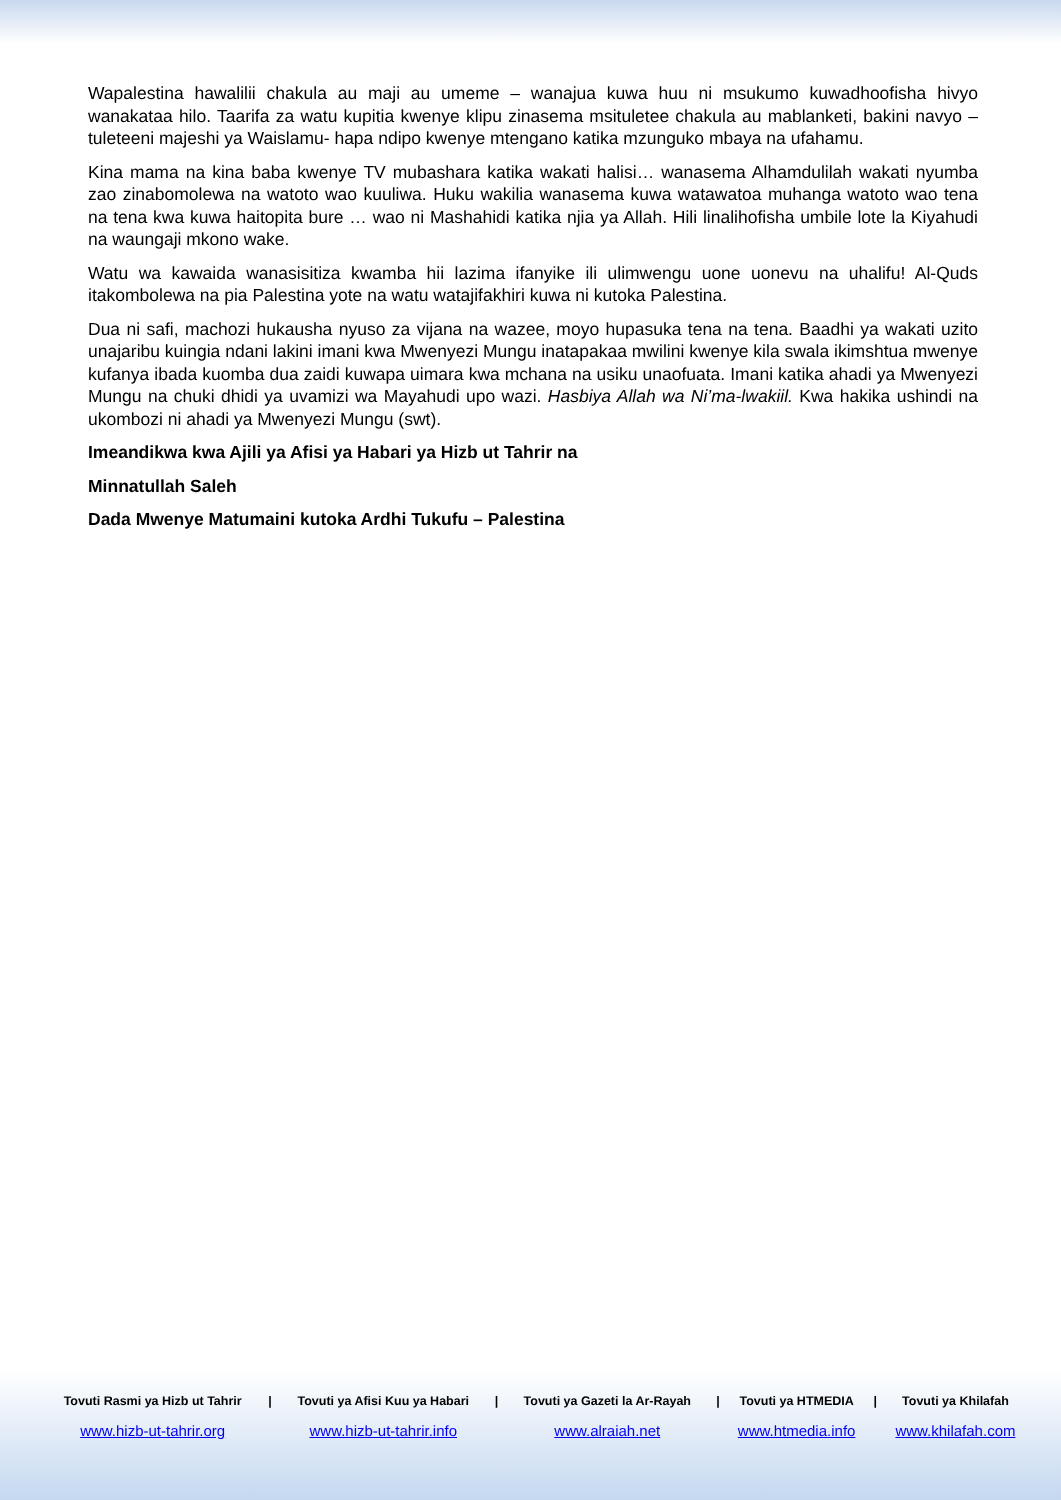Wapalestina hawalilii chakula au maji au umeme – wanajua kuwa huu ni msukumo kuwadhoofisha hivyo wanakataa hilo. Taarifa za watu kupitia kwenye klipu zinasema msituletee chakula au mablanketi, bakini navyo – tuleteeni majeshi ya Waislamu- hapa ndipo kwenye mtengano katika mzunguko mbaya na ufahamu.
Kina mama na kina baba kwenye TV mubashara katika wakati halisi… wanasema Alhamdulilah wakati nyumba zao zinabomolewa na watoto wao kuuliwa. Huku wakilia wanasema kuwa watawatoa muhanga watoto wao tena na tena kwa kuwa haitopita bure … wao ni Mashahidi katika njia ya Allah. Hili linalihofisha umbile lote la Kiyahudi na waungaji mkono wake.
Watu wa kawaida wanasisitiza kwamba hii lazima ifanyike ili ulimwengu uone uonevu na uhalifu! Al-Quds itakombolewa na pia Palestina yote na watu watajifakhiri kuwa ni kutoka Palestina.
Dua ni safi, machozi hukausha nyuso za vijana na wazee, moyo hupasuka tena na tena. Baadhi ya wakati uzito unajaribu kuingia ndani lakini imani kwa Mwenyezi Mungu inatapakaa mwilini kwenye kila swala ikimshtua mwenye kufanya ibada kuomba dua zaidi kuwapa uimara kwa mchana na usiku unaofuata. Imani katika ahadi ya Mwenyezi Mungu na chuki dhidi ya uvamizi wa Mayahudi upo wazi. Hasbiya Allah wa Ni’ma-lwakiil. Kwa hakika ushindi na ukombozi ni ahadi ya Mwenyezi Mungu (swt).
Imeandikwa kwa Ajili ya Afisi ya Habari ya Hizb ut Tahrir na
Minnatullah Saleh
Dada Mwenye Matumaini kutoka Ardhi Tukufu – Palestina
| Tovuti Rasmi ya Hizb ut Tahrir | / | Tovuti ya Afisi Kuu ya Habari | / | Tovuti ya Gazeti la Ar-Rayah | / | Tovuti ya HTMEDIA | / | Tovuti ya Khilafah |
| --- | --- | --- | --- | --- | --- | --- | --- | --- |
| www.hizb-ut-tahrir.org | | www.hizb-ut-tahrir.info | | www.alraiah.net | | www.htmedia.info | | www.khilafah.com |